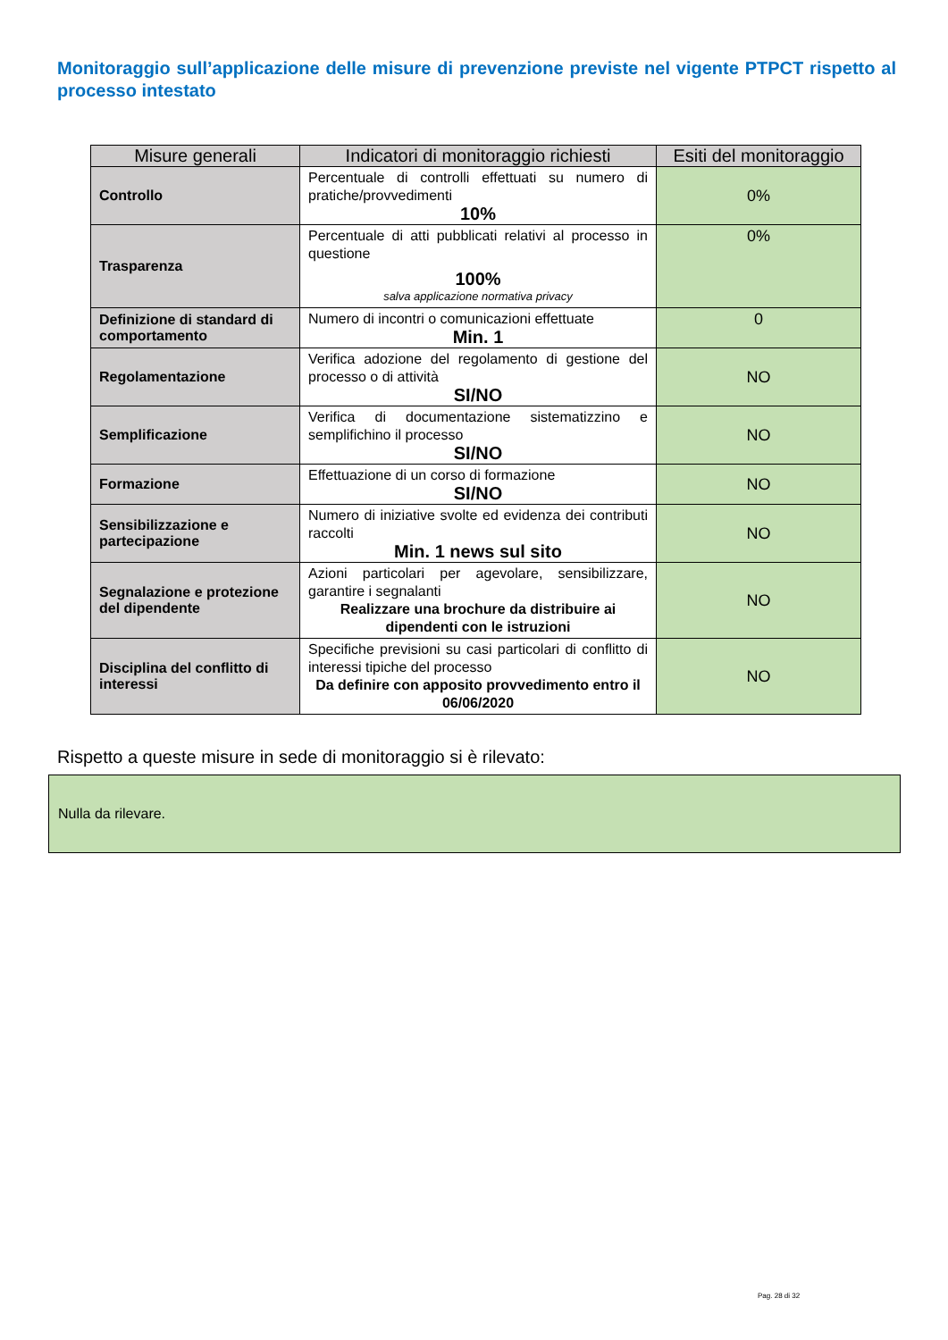Monitoraggio sull’applicazione delle misure di prevenzione previste nel vigente PTPCT rispetto al processo intestato
| Misure generali | Indicatori di monitoraggio richiesti | Esiti del monitoraggio |
| --- | --- | --- |
| Controllo | Percentuale di controlli effettuati su numero di pratiche/provvedimenti 10% | 0% |
| Trasparenza | Percentuale di atti pubblicati relativi al processo in questione 100% salva applicazione normativa privacy | 0% |
| Definizione di standard di comportamento | Numero di incontri o comunicazioni effettuate Min. 1 | 0 |
| Regolamentazione | Verifica adozione del regolamento di gestione del processo o di attività SI/NO | NO |
| Semplificazione | Verifica di documentazione sistematizzino e semplifichino il processo SI/NO | NO |
| Formazione | Effettuazione di un corso di formazione SI/NO | NO |
| Sensibilizzazione e partecipazione | Numero di iniziative svolte ed evidenza dei contributi raccolti Min. 1 news sul sito | NO |
| Segnalazione e protezione del dipendente | Azioni particolari per agevolare, sensibilizzare, garantire i segnalanti Realizzare una brochure da distribuire ai dipendenti con le istruzioni | NO |
| Disciplina del conflitto di interessi | Specifiche previsioni su casi particolari di conflitto di interessi tipiche del processo Da definire con apposito provvedimento entro il 06/06/2020 | NO |
Rispetto a queste misure in sede di monitoraggio si è rilevato:
Nulla da rilevare.
Pag. 28 di 32